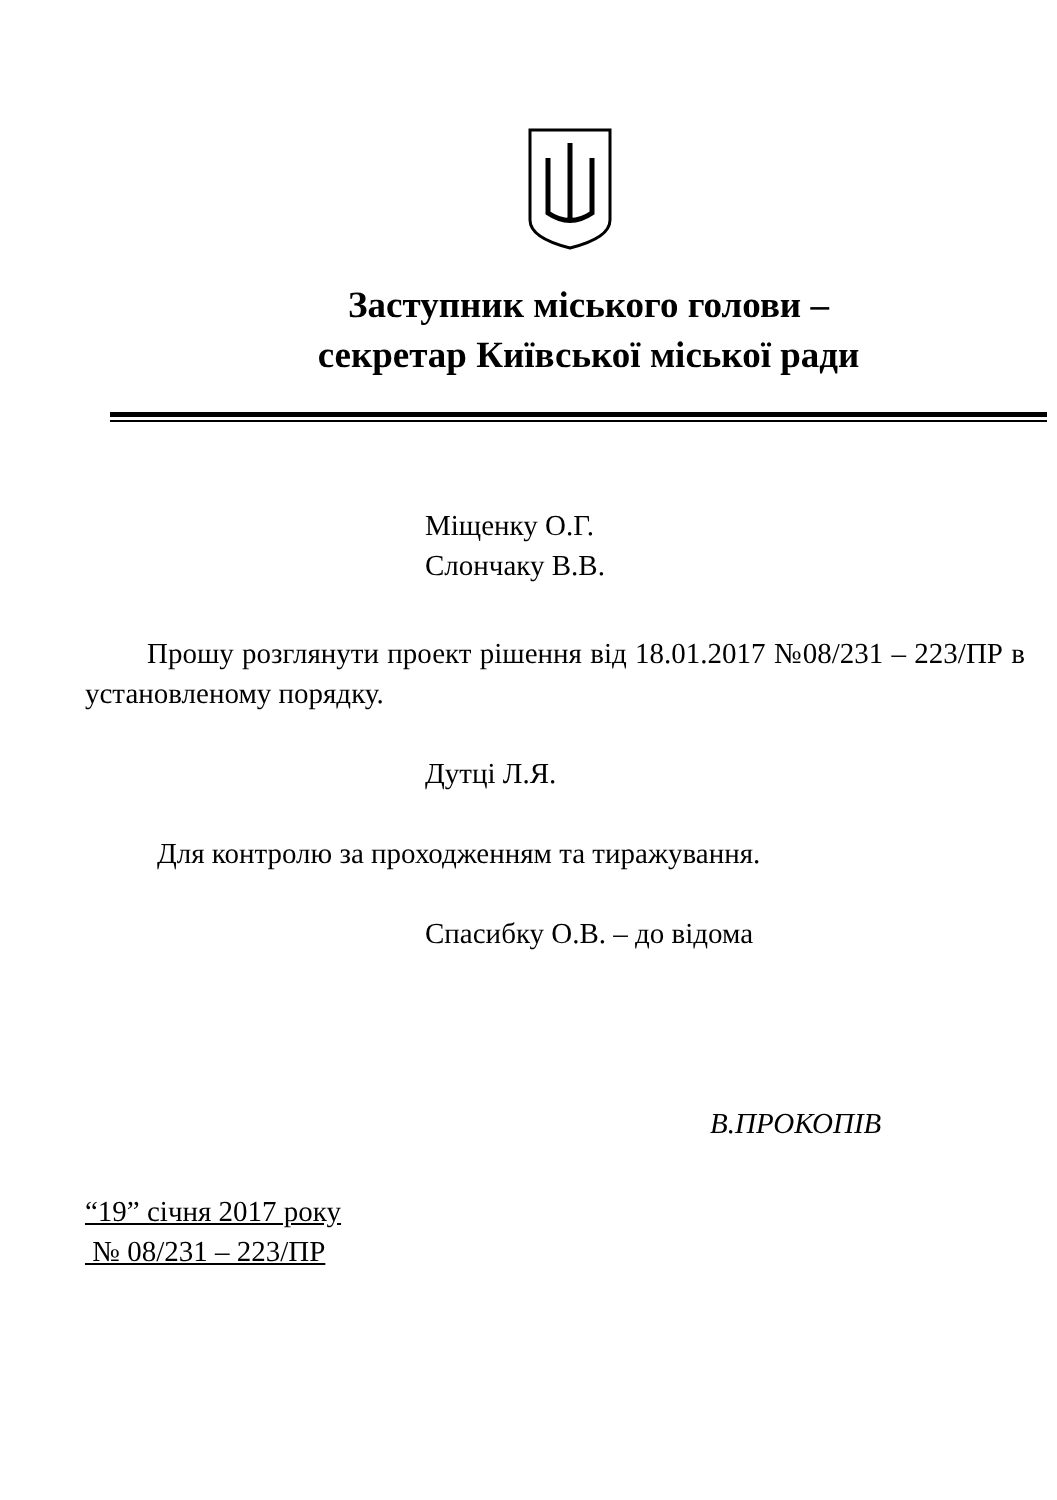Заступник міського голови –
секретар Київської міської ради
Міщенку О.Г.
Слончаку В.В.
Прошу розглянути проект рішення від 18.01.2017 №08/231 – 223/ПР в установленому порядку.
Дутці Л.Я.
Для контролю за проходженням та тиражування.
Спасибку О.В. – до відома
В.ПРОКОПІВ
“19” січня 2017 року
№ 08/231 – 223/ПР